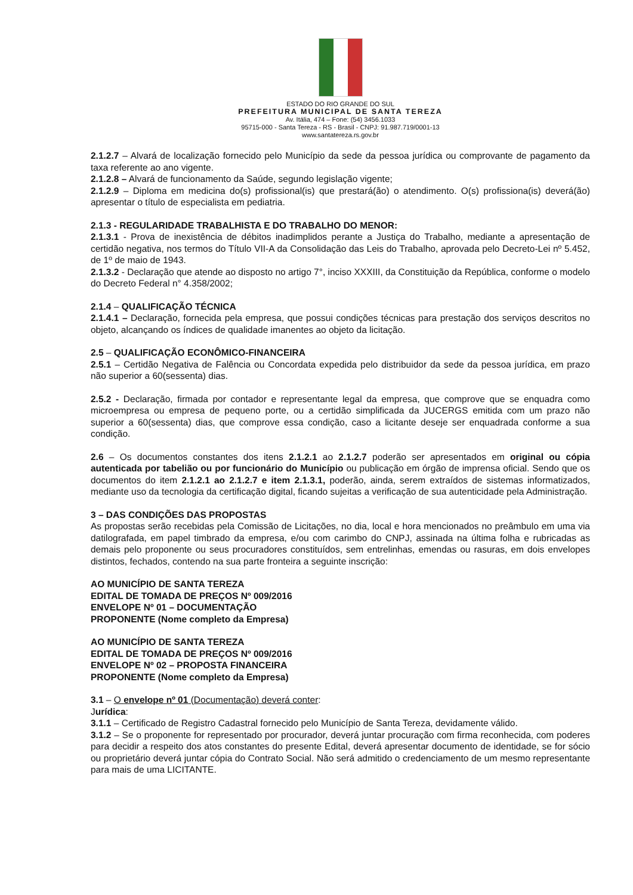ESTADO DO RIO GRANDE DO SUL
PREFEITURA MUNICIPAL DE SANTA TEREZA
Av. Itália, 474 – Fone: (54) 3456.1033
95715-000 - Santa Tereza - RS - Brasil - CNPJ: 91.987.719/0001-13
www.santatereza.rs.gov.br
2.1.2.7 – Alvará de localização fornecido pelo Município da sede da pessoa jurídica ou comprovante de pagamento da taxa referente ao ano vigente.
2.1.2.8 – Alvará de funcionamento da Saúde, segundo legislação vigente;
2.1.2.9 – Diploma em medicina do(s) profissional(is) que prestará(ão) o atendimento. O(s) profissiona(is) deverá(ão) apresentar o título de especialista em pediatria.
2.1.3 - REGULARIDADE TRABALHISTA E DO TRABALHO DO MENOR:
2.1.3.1 - Prova de inexistência de débitos inadimplidos perante a Justiça do Trabalho, mediante a apresentação de certidão negativa, nos termos do Título VII-A da Consolidação das Leis do Trabalho, aprovada pelo Decreto-Lei nº 5.452, de 1º de maio de 1943.
2.1.3.2 - Declaração que atende ao disposto no artigo 7°, inciso XXXIII, da Constituição da República, conforme o modelo do Decreto Federal n° 4.358/2002;
2.1.4 – QUALIFICAÇÃO TÉCNICA
2.1.4.1 – Declaração, fornecida pela empresa, que possui condições técnicas para prestação dos serviços descritos no objeto, alcançando os índices de qualidade imanentes ao objeto da licitação.
2.5 – QUALIFICAÇÃO ECONÔMICO-FINANCEIRA
2.5.1 – Certidão Negativa de Falência ou Concordata expedida pelo distribuidor da sede da pessoa jurídica, em prazo não superior a 60(sessenta) dias.
2.5.2 - Declaração, firmada por contador e representante legal da empresa, que comprove que se enquadra como microempresa ou empresa de pequeno porte, ou a certidão simplificada da JUCERGS emitida com um prazo não superior a 60(sessenta) dias, que comprove essa condição, caso a licitante deseje ser enquadrada conforme a sua condição.
2.6 – Os documentos constantes dos itens 2.1.2.1 ao 2.1.2.7 poderão ser apresentados em original ou cópia autenticada por tabelião ou por funcionário do Município ou publicação em órgão de imprensa oficial. Sendo que os documentos do item 2.1.2.1 ao 2.1.2.7 e item 2.1.3.1, poderão, ainda, serem extraídos de sistemas informatizados, mediante uso da tecnologia da certificação digital, ficando sujeitas a verificação de sua autenticidade pela Administração.
3 – DAS CONDIÇÕES DAS PROPOSTAS
As propostas serão recebidas pela Comissão de Licitações, no dia, local e hora mencionados no preâmbulo em uma via datilografada, em papel timbrado da empresa, e/ou com carimbo do CNPJ, assinada na última folha e rubricadas as demais pelo proponente ou seus procuradores constituídos, sem entrelinhas, emendas ou rasuras, em dois envelopes distintos, fechados, contendo na sua parte fronteira a seguinte inscrição:
AO MUNICÍPIO DE SANTA TEREZA
EDITAL DE TOMADA DE PREÇOS Nº 009/2016
ENVELOPE Nº 01 – DOCUMENTAÇÃO
PROPONENTE (Nome completo da Empresa)
AO MUNICÍPIO DE SANTA TEREZA
EDITAL DE TOMADA DE PREÇOS Nº 009/2016
ENVELOPE Nº 02 – PROPOSTA FINANCEIRA
PROPONENTE (Nome completo da Empresa)
3.1 – O envelope nº 01 (Documentação) deverá conter:
Jurídica:
3.1.1 – Certificado de Registro Cadastral fornecido pelo Município de Santa Tereza, devidamente válido.
3.1.2 – Se o proponente for representado por procurador, deverá juntar procuração com firma reconhecida, com poderes para decidir a respeito dos atos constantes do presente Edital, deverá apresentar documento de identidade, se for sócio ou proprietário deverá juntar cópia do Contrato Social. Não será admitido o credenciamento de um mesmo representante para mais de uma LICITANTE.